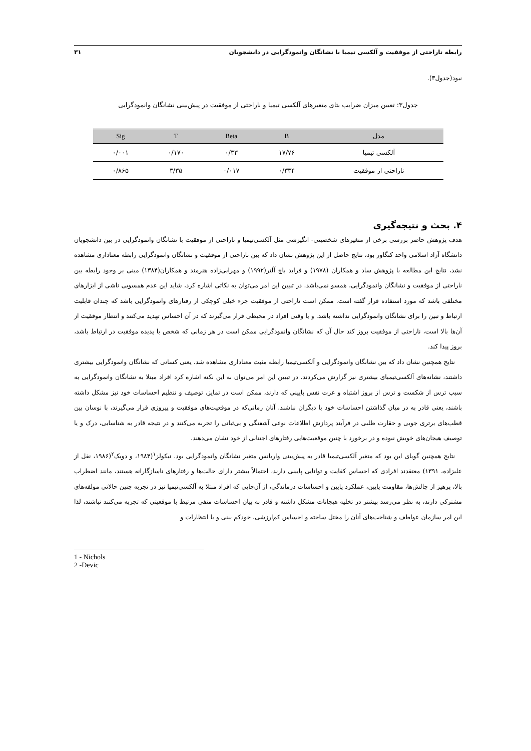رابطه ناراحتی از موفقیت و آلکسی تیمیا با نشانگان وانمودگرایی در دانشجویان ۳۱
نبود(جدول۳).
جدول۳: تعیین میزان ضرایب بتای متغیرهای آلکسی تیمیا و ناراحتی از موفقیت در پیش‌بینی نشانگان وانمودگرایی
| مدل | B | Beta | T | Sig |
| --- | --- | --- | --- | --- |
| آلکسی تیمیا | ۱۷/۷۶ | ۰/۳۳ | ۰/۱۷۰ | ۰/۰۰۱ |
| ناراحتی از موفقیت | ۰/۳۳۴ | ۰/۰۱۷ | ۳/۳۵ | ۰/۸۶۵ |
۴. بحث و نتیجه‌گیری
هدف پژوهش حاضر بررسی برخی از متغیرهای شخصیتی- انگیزشی مثل آلکسی‌تیمیا و ناراحتی از موفقیت با نشانگان وانمودگرایی در بین دانشجویان دانشگاه آزاد اسلامی واحد کنگاور بود، نتایج حاصل از این پژوهش نشان داد که بین ناراحتی از موفقیت و نشانگان وانمودگرایی رابطه معناداری مشاهده نشد، نتایج این مطالعه با پژوهش ساد و همکاران (۱۹۷۸) و فراید باچ آلتر(۱۹۹۲) و مهرابی‌زاده هنرمند و همکاران(۱۳۸۴) مبنی بر وجود رابطه بین ناراحتی از موفقیت و نشانگان وانمودگرایی، همسو نمی‌باشد. در تبیین این امر می‌توان به نکاتی اشاره کرد، شاید این عدم همسویی ناشی از ابزارهای مختلفی باشد که مورد استفاده قرار گفته است. ممکن است ناراحتی از موفقیت جزء خیلی کوچکی از رفتارهای وانمودگرایی باشد که چندان قابلیت ارتباط و تبین را برای نشانگان وانمودگرایی نداشته باشد. و یا وقتی افراد در محیطی قرار می‌گیرند که در آن احساس تهدید می‌کنند و انتظار موفقیت از آن‌ها بالا است، ناراحتی از موفقیت بروز کند حال آن که نشانگان وانمودگرایی ممکن است در هر زمانی که شخص با پدیده موفقیت در ارتباط باشد، بروز پیدا کند.
نتایج همچنین نشان داد که بین نشانگان وانمودگرایی و آلکسی‌تیمیا رابطه مثبت معناداری مشاهده شد. یعنی کسانی که نشانگان وانمودگرایی بیشتری داشتند، نشانه‌های آلکسی‌تیمیای بیشتری نیز گزارش می‌کردند. در تبیین این امر می‌توان به این نکته اشاره کرد افراد مبتلا به نشانگان وانمودگرایی به سبب ترس از شکست و ترس از بروز اشتباه و عزت نفس پایینی که دارند، ممکن است در تمایز، توصیف و تنظیم احساسات خود نیز مشکل داشته باشند، یعنی قادر به در میان گذاشتن احساسات خود با دیگران نباشند. آنان زمانی‌که در موقعیت‌های موفقیت و پیروزی قرار می‌گیرند، با نوسان بین قطب‌های برتری جویی و حقارت طلبی در فرآیند پردازش اطلاعات نوعی آشفتگی و بی‌ثباتی را تجربه می‌کنند و در نتیجه قادر به شناسایی، درک و یا توصیف هیجان‌های خویش نبوده و در برخورد با چنین موقعیت‌هایی رفتارهای اجتنابی از خود نشان می‌دهند.
نتایج همچنین گویای این بود که متغیر آلکسی‌تیمیا قادر به پیش‌بینی واریانس متغیر نشانگان وانمودگرایی بود. نیکولز<sup>۱</sup>(۱۹۸۴، و دویک<sup>۲</sup>(۱۹۸۶، نقل از علیزاده، ۱۳۹۱) معتقدند افرادی که احساس کفایت و توانایی پایینی دارند، احتمالاً بیشتر دارای حالت‌ها و رفتارهای ناسازگارانه هستند، مانند اضطراب بالا، پرهیز از چالش‌ها، مقاومت پایین، عملکرد پایین و احساسات درماندگی، از آن‌جایی که افراد مبتلا به آلکسی‌تیمیا نیز در تجربه چنین حالاتی مولفه‌های مشترکی دارند، به نظر می‌رسد بیشتر در تخلیه هیجانات مشکل داشته و قادر به بیان احساسات منفی مرتبط با موقعیتی که تجربه می‌کنند نباشند، لذا این امر سازمان عواطف و شناخت‌های آنان را مختل ساخته و احساس کم‌ارزشی، خودکم بینی و یا انتظارات و
1 - Nichols
2 -Devic